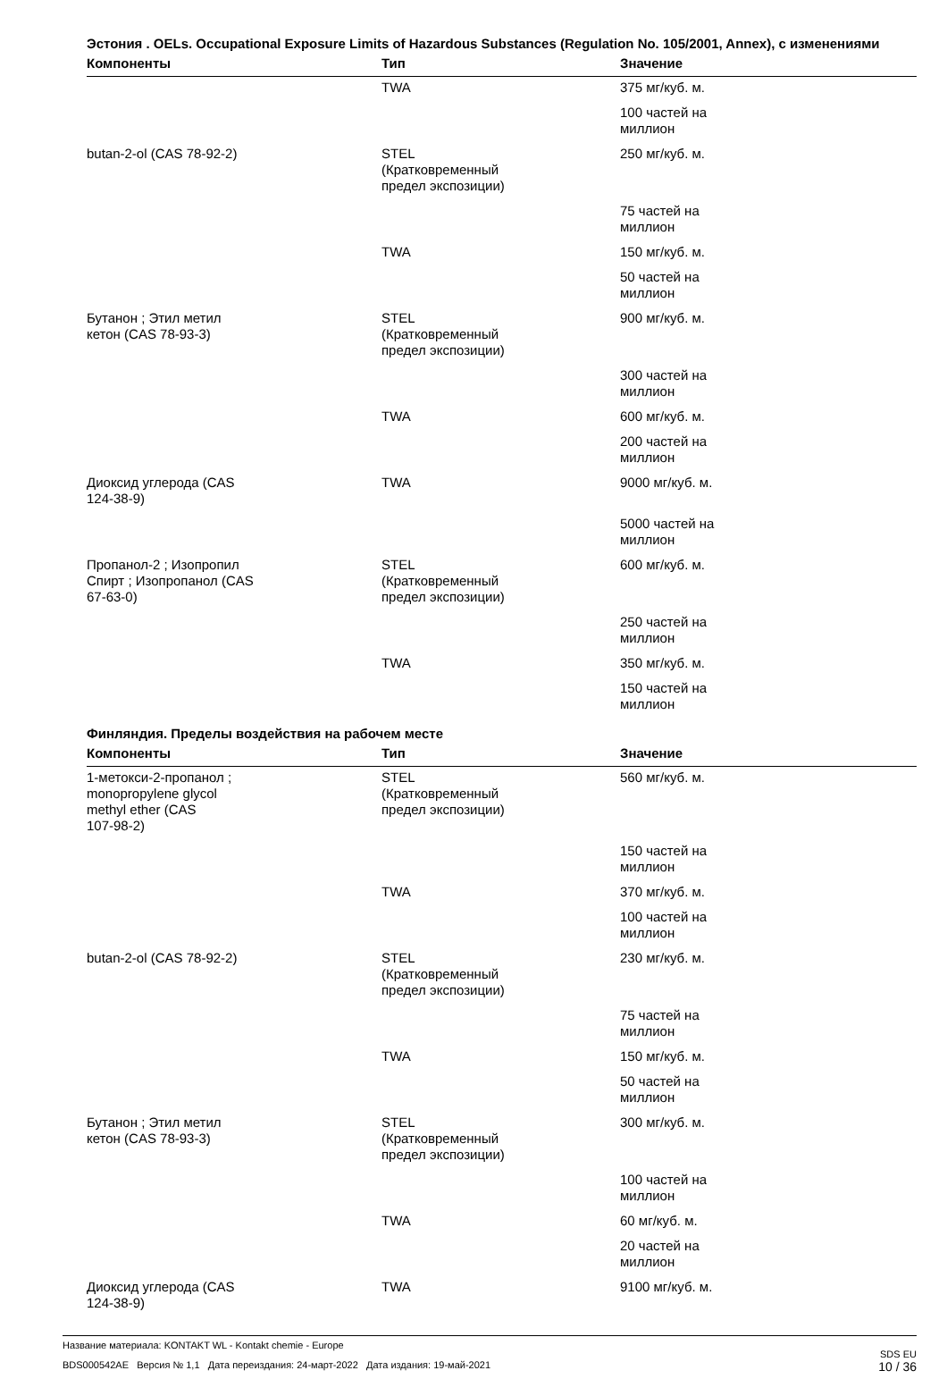Эстония . OELs. Occupational Exposure Limits of Hazardous Substances (Regulation No. 105/2001, Annex), с изменениями
| Компоненты | Тип | Значение |
| --- | --- | --- |
| | TWA | 375 мг/куб. м. |
| | | 100 частей на миллион |
| butan-2-ol (CAS 78-92-2) | STEL (Кратковременный предел экспозиции) | 250 мг/куб. м. |
| | | 75 частей на миллион |
| | TWA | 150 мг/куб. м. |
| | | 50 частей на миллион |
| Бутанон ; Этил метил кетон (CAS 78-93-3) | STEL (Кратковременный предел экспозиции) | 900 мг/куб. м. |
| | | 300 частей на миллион |
| | TWA | 600 мг/куб. м. |
| | | 200 частей на миллион |
| Диоксид углерода (CAS 124-38-9) | TWA | 9000 мг/куб. м. |
| | | 5000 частей на миллион |
| Пропанол-2 ; Изопропил Спирт ; Изопропанол (CAS 67-63-0) | STEL (Кратковременный предел экспозиции) | 600 мг/куб. м. |
| | | 250 частей на миллион |
| | TWA | 350 мг/куб. м. |
| | | 150 частей на миллион |
Финляндия. Пределы воздействия на рабочем месте
| Компоненты | Тип | Значение |
| --- | --- | --- |
| 1-метокси-2-пропанол ; monopropylene glycol methyl ether (CAS 107-98-2) | STEL (Кратковременный предел экспозиции) | 560 мг/куб. м. |
| | | 150 частей на миллион |
| | TWA | 370 мг/куб. м. |
| | | 100 частей на миллион |
| butan-2-ol (CAS 78-92-2) | STEL (Кратковременный предел экспозиции) | 230 мг/куб. м. |
| | | 75 частей на миллион |
| | TWA | 150 мг/куб. м. |
| | | 50 частей на миллион |
| Бутанон ; Этил метил кетон (CAS 78-93-3) | STEL (Кратковременный предел экспозиции) | 300 мг/куб. м. |
| | | 100 частей на миллион |
| | TWA | 60 мг/куб. м. |
| | | 20 частей на миллион |
| Диоксид углерода (CAS 124-38-9) | TWA | 9100 мг/куб. м. |
Название материала: KONTAKT WL - Kontakt chemie - Europe
BDS000542AE Версия № 1,1 Дата переиздания: 24-март-2022 Дата издания: 19-май-2021
SDS EU
10 / 36